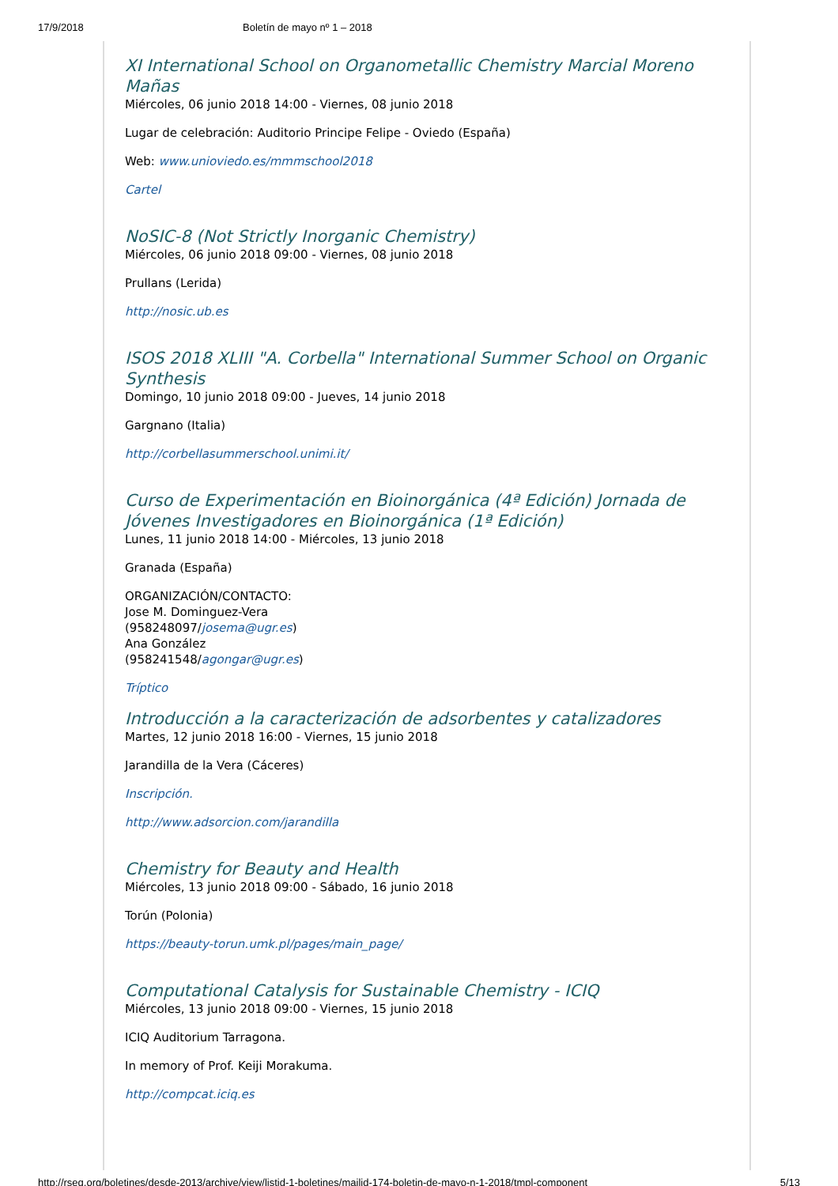17/9/2018 Boletín de mayo nº 1 – 2018
XI International School on Organometallic Chemistry Marcial Moreno Mañas
Miércoles, 06 junio 2018 14:00 - Viernes, 08 junio 2018
Lugar de celebración: Auditorio Principe Felipe - Oviedo (España)
Web: www.unioviedo.es/mmmschool2018
Cartel
NoSIC-8 (Not Strictly Inorganic Chemistry)
Miércoles, 06 junio 2018 09:00 - Viernes, 08 junio 2018
Prullans (Lerida)
http://nosic.ub.es
ISOS 2018 XLIII "A. Corbella" International Summer School on Organic Synthesis
Domingo, 10 junio 2018 09:00 - Jueves, 14 junio 2018
Gargnano (Italia)
http://corbellasummerschool.unimi.it/
Curso de Experimentación en Bioinorgánica (4ª Edición) Jornada de Jóvenes Investigadores en Bioinorgánica (1ª Edición)
Lunes, 11 junio 2018 14:00 - Miércoles, 13 junio 2018
Granada (España)
ORGANIZACIÓN/CONTACTO:
Jose M. Dominguez-Vera
(958248097/josema@ugr.es)
Ana González
(958241548/agongar@ugr.es)
Tríptico
Introducción a la caracterización de adsorbentes y catalizadores
Martes, 12 junio 2018 16:00 - Viernes, 15 junio 2018
Jarandilla de la Vera (Cáceres)
Inscripción.
http://www.adsorcion.com/jarandilla
Chemistry for Beauty and Health
Miércoles, 13 junio 2018 09:00 - Sábado, 16 junio 2018
Torún (Polonia)
https://beauty-torun.umk.pl/pages/main_page/
Computational Catalysis for Sustainable Chemistry - ICIQ
Miércoles, 13 junio 2018 09:00 - Viernes, 15 junio 2018
ICIQ Auditorium Tarragona.
In memory of Prof. Keiji Morakuma.
http://compcat.iciq.es
http://rseq.org/boletines/desde-2013/archive/view/listid-1-boletines/mailid-174-boletin-de-mayo-n-1-2018/tmpl-component 5/13